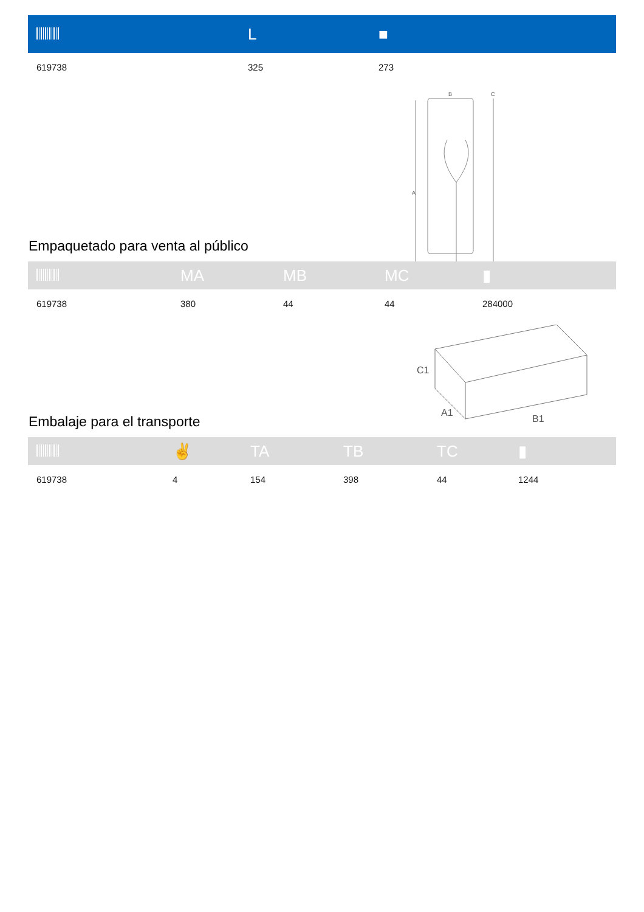| | L | ■ |
| --- | --- | --- |
| 619738 | 325 | 273 |
B
C
A
Empaquetado para venta al público
| | MA | MB | MC | ▮ |
| --- | --- | --- | --- | --- |
| 619738 | 380 | 44 | 44 | 284000 |
C1
A1
B1
Embalaje para el transporte
| | ✌ | TA | TB | TC | ▮ |
| --- | --- | --- | --- | --- | --- |
| 619738 | 4 | 154 | 398 | 44 | 1244 |